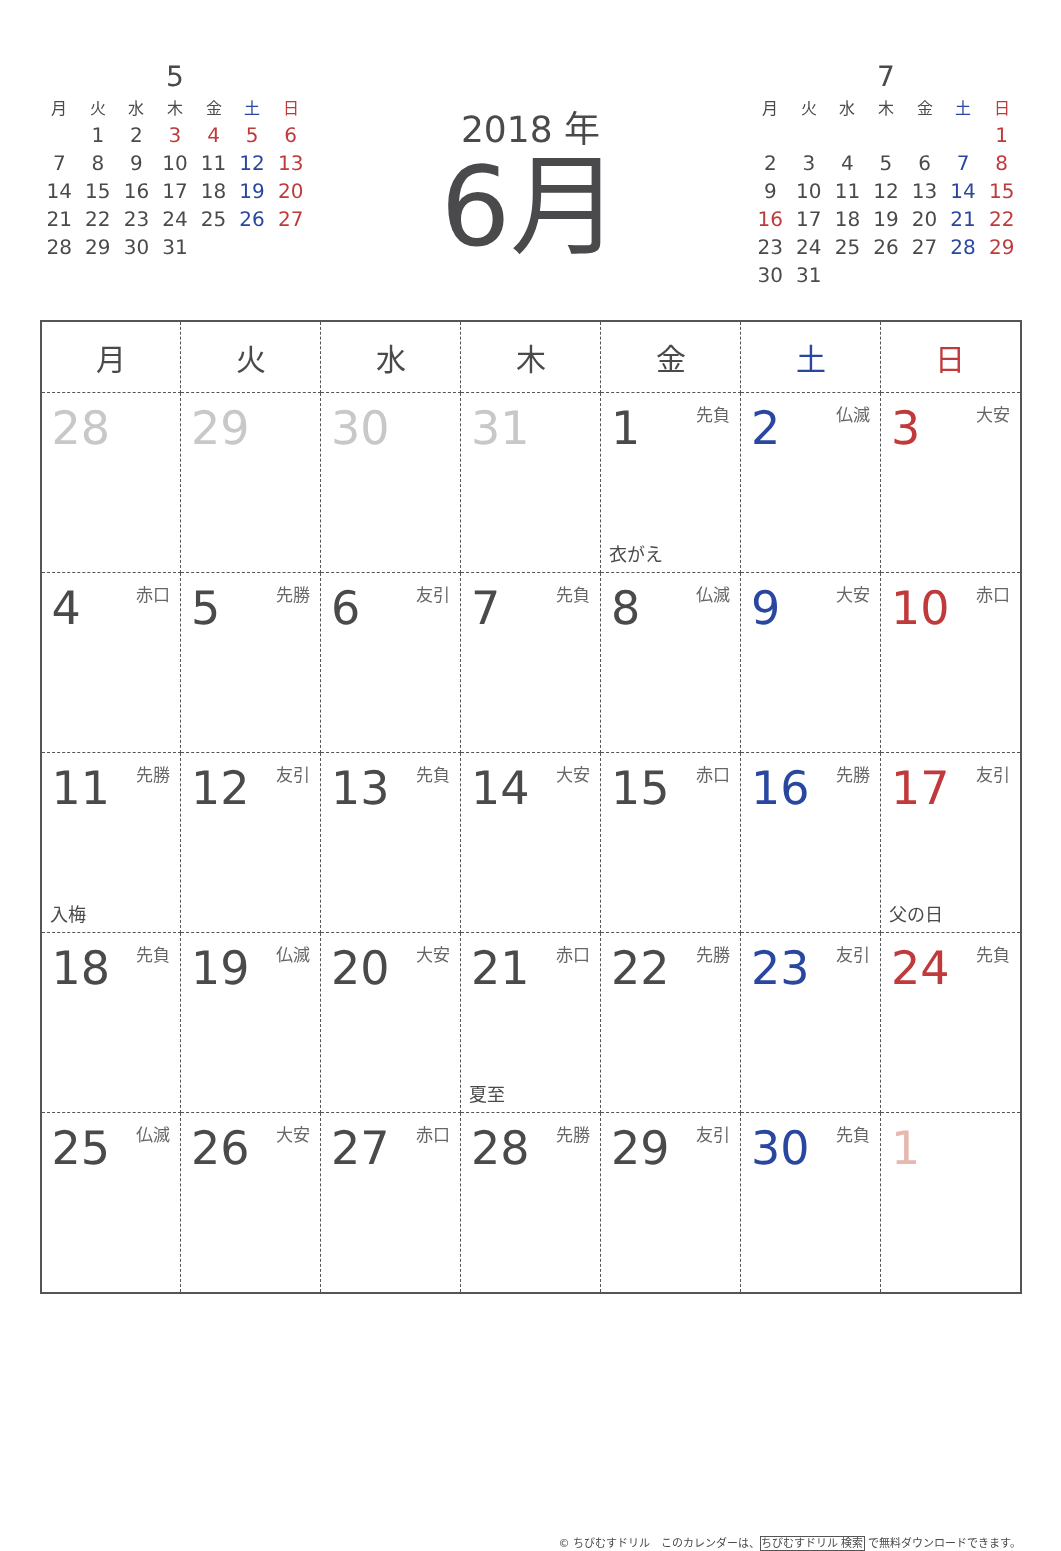5
| 月 | 火 | 水 | 木 | 金 | 土 | 日 |
| --- | --- | --- | --- | --- | --- | --- |
| | 1 | 2 | 3 | 4 | 5 | 6 |
| 7 | 8 | 9 | 10 | 11 | 12 | 13 |
| 14 | 15 | 16 | 17 | 18 | 19 | 20 |
| 21 | 22 | 23 | 24 | 25 | 26 | 27 |
| 28 | 29 | 30 | 31 | | | |
2018 年
6月
7
| 月 | 火 | 水 | 木 | 金 | 土 | 日 |
| --- | --- | --- | --- | --- | --- | --- |
| | | | | | | 1 |
| 2 | 3 | 4 | 5 | 6 | 7 | 8 |
| 9 | 10 | 11 | 12 | 13 | 14 | 15 |
| 16 | 17 | 18 | 19 | 20 | 21 | 22 |
| 23 | 24 | 25 | 26 | 27 | 28 | 29 |
| 30 | 31 | | | | | |
| 月 | 火 | 水 | 木 | 金 | 土 | 日 |
| --- | --- | --- | --- | --- | --- | --- |
| 28 | 29 | 30 | 31 | 1 先負 衣がえ | 2 仏滅 | 3 大安 |
| 4 赤口 | 5 先勝 | 6 友引 | 7 先負 | 8 仏滅 | 9 大安 | 10 赤口 |
| 11 先勝 入梅 | 12 友引 | 13 先負 | 14 大安 | 15 赤口 | 16 先勝 | 17 友引 父の日 |
| 18 先負 | 19 仏滅 | 20 大安 | 21 赤口 夏至 | 22 先勝 | 23 友引 | 24 先負 |
| 25 仏滅 | 26 大安 | 27 赤口 | 28 先勝 | 29 友引 | 30 先負 | 1 |
© ちびむすドリル　このカレンダーは、ちびむすドリル 検索 で無料ダウンロードできます。